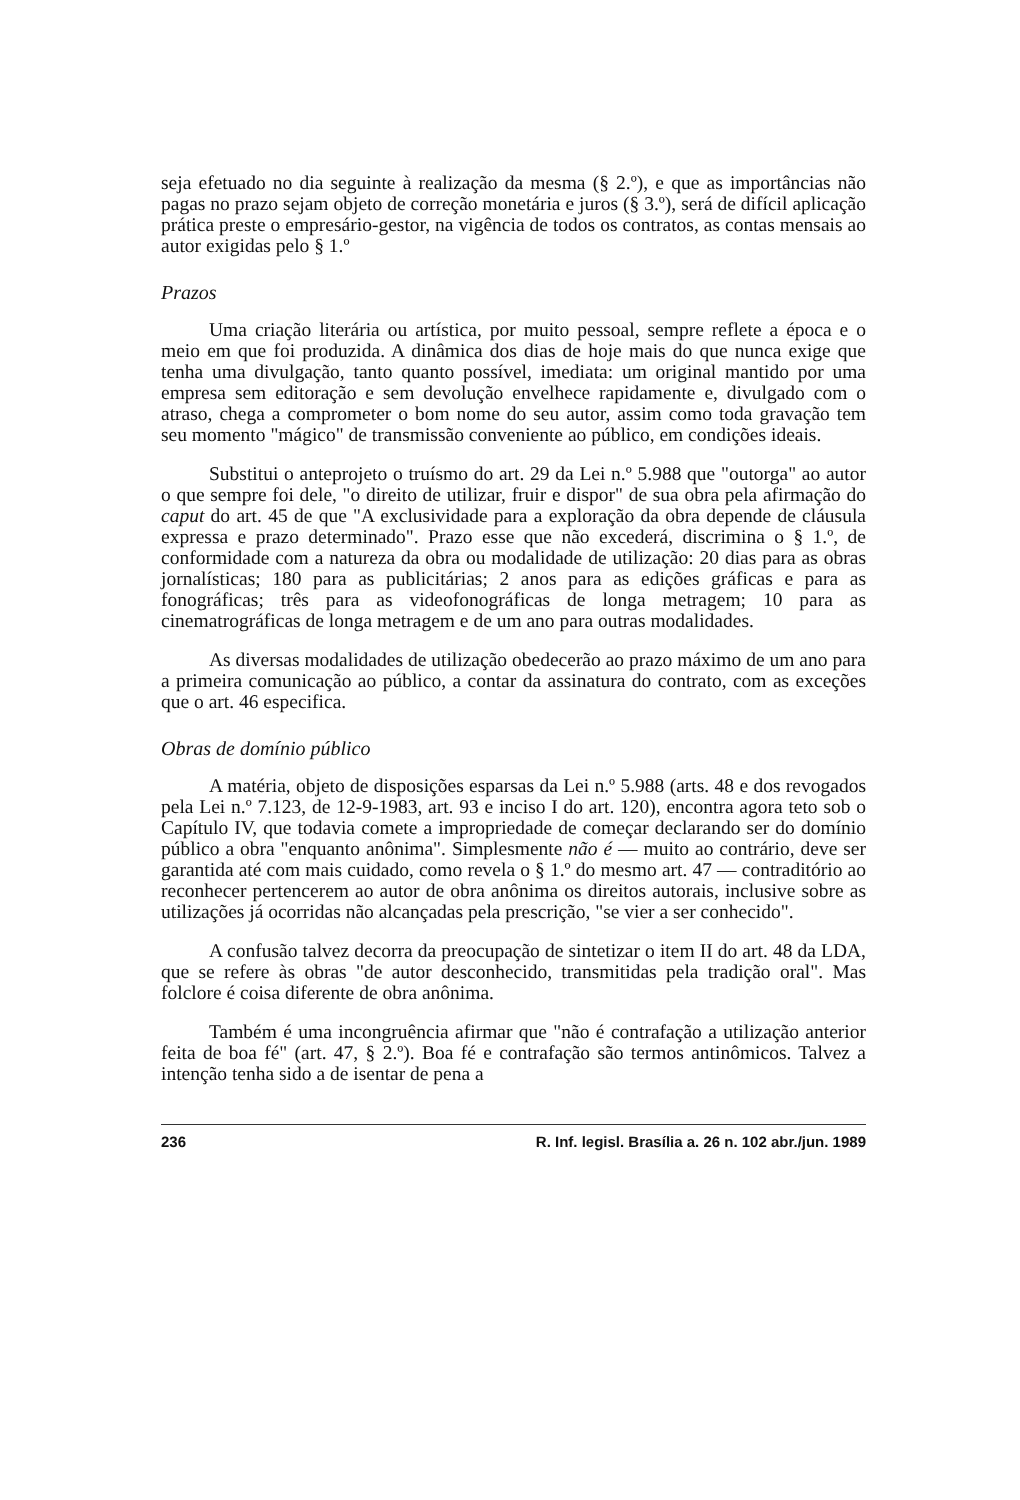seja efetuado no dia seguinte à realização da mesma (§ 2.º), e que as importâncias não pagas no prazo sejam objeto de correção monetária e juros (§ 3.º), será de difícil aplicação prática preste o empresário-gestor, na vigência de todos os contratos, as contas mensais ao autor exigidas pelo § 1.º
Prazos
Uma criação literária ou artística, por muito pessoal, sempre reflete a época e o meio em que foi produzida. A dinâmica dos dias de hoje mais do que nunca exige que tenha uma divulgação, tanto quanto possível, imediata: um original mantido por uma empresa sem editoração e sem devolução envelhece rapidamente e, divulgado com o atraso, chega a comprometer o bom nome do seu autor, assim como toda gravação tem seu momento "mágico" de transmissão conveniente ao público, em condições ideais.
Substitui o anteprojeto o truísmo do art. 29 da Lei n.º 5.988 que "outorga" ao autor o que sempre foi dele, "o direito de utilizar, fruir e dispor" de sua obra pela afirmação do caput do art. 45 de que "A exclusividade para a exploração da obra depende de cláusula expressa e prazo determinado". Prazo esse que não excederá, discrimina o § 1.º, de conformidade com a natureza da obra ou modalidade de utilização: 20 dias para as obras jornalísticas; 180 para as publicitárias; 2 anos para as edições gráficas e para as fonográficas; três para as videofonográficas de longa metragem; 10 para as cinematrográficas de longa metragem e de um ano para outras modalidades.
As diversas modalidades de utilização obedecerão ao prazo máximo de um ano para a primeira comunicação ao público, a contar da assinatura do contrato, com as exceções que o art. 46 especifica.
Obras de domínio público
A matéria, objeto de disposições esparsas da Lei n.º 5.988 (arts. 48 e dos revogados pela Lei n.º 7.123, de 12-9-1983, art. 93 e inciso I do art. 120), encontra agora teto sob o Capítulo IV, que todavia comete a impropriedade de começar declarando ser do domínio público a obra "enquanto anônima". Simplesmente não é — muito ao contrário, deve ser garantida até com mais cuidado, como revela o § 1.º do mesmo art. 47 — contraditório ao reconhecer pertencerem ao autor de obra anônima os direitos autorais, inclusive sobre as utilizações já ocorridas não alcançadas pela prescrição, "se vier a ser conhecido".
A confusão talvez decorra da preocupação de sintetizar o item II do art. 48 da LDA, que se refere às obras "de autor desconhecido, transmitidas pela tradição oral". Mas folclore é coisa diferente de obra anônima.
Também é uma incongruência afirmar que "não é contrafação a utilização anterior feita de boa fé" (art. 47, § 2.º). Boa fé e contrafação são termos antinômicos. Talvez a intenção tenha sido a de isentar de pena a
236 R. Inf. legisl. Brasília a. 26 n. 102 abr./jun. 1989